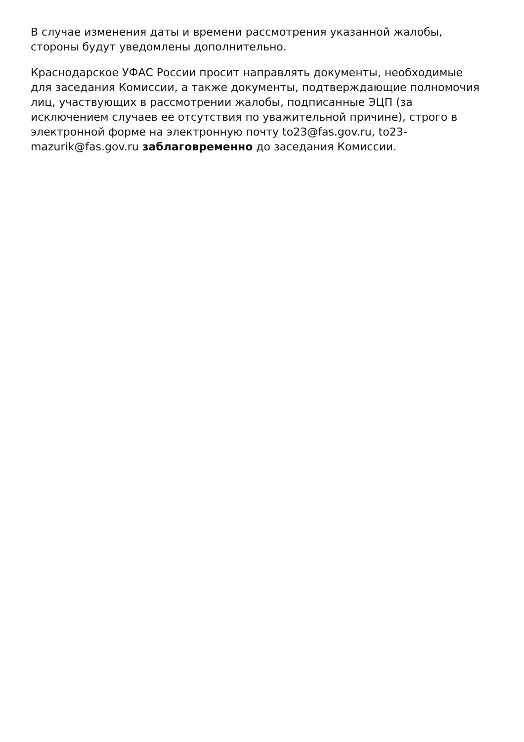В случае изменения даты и времени рассмотрения указанной жалобы, стороны будут уведомлены дополнительно.
Краснодарское УФАС России просит направлять документы, необходимые для заседания Комиссии, а также документы, подтверждающие полномочия лиц, участвующих в рассмотрении жалобы, подписанные ЭЦП (за исключением случаев ее отсутствия по уважительной причине), строго в электронной форме на электронную почту to23@fas.gov.ru, to23-mazurik@fas.gov.ru заблаговременно до заседания Комиссии.